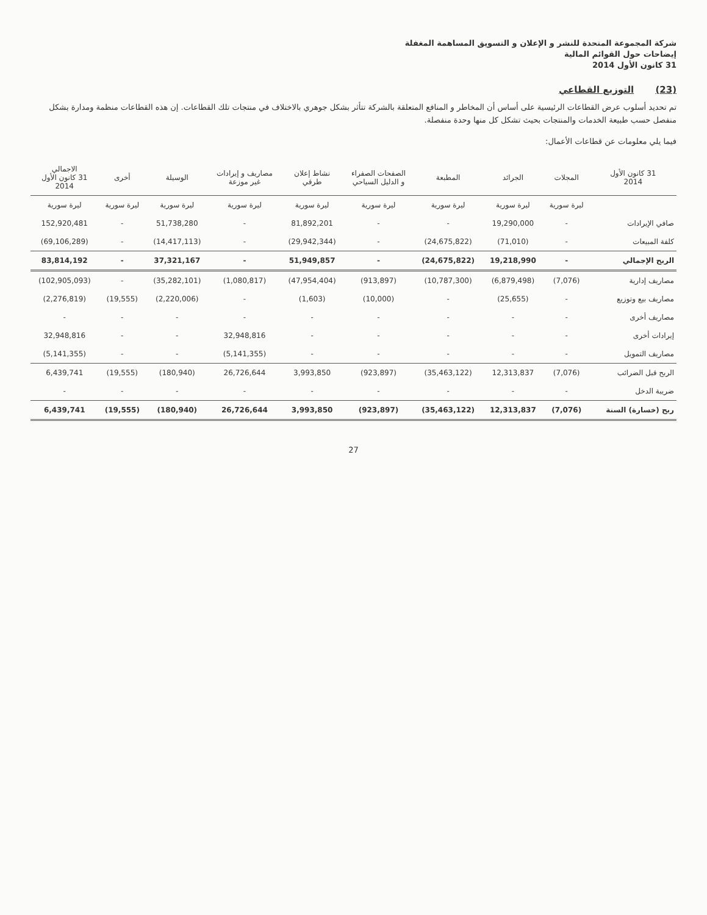شركة المجموعة المتحدة للنشر و الإعلان و التسويق المساهمة المغفلة
إيضاحات حول القوائم المالية
31 كانون الأول 2014
(23) التوزيع القطاعي
تم تحديد أسلوب عرض القطاعات الرئيسية على أساس أن المخاطر و المنافع المتعلقة بالشركة تتأثر بشكل جوهري بالاختلاف في منتجات تلك القطاعات. إن هذه القطاعات منظمة ومدارة بشكل منفصل حسب طبيعة الخدمات والمنتجات بحيث تشكل كل منها وحدة منفصلة.
فيما يلي معلومات عن قطاعات الأعمال:
| 31 كانون الأول 2014 | المجلات | الجرائد | المطبعة | الصفحات الصفراء و الدليل السياحي | نشاط إعلان طرقي | مصاريف و إيرادات غير موزعة | الوسيلة | أخرى | الاجمالي 31 كانون الأول 2014 |
| --- | --- | --- | --- | --- | --- | --- | --- | --- | --- |
| | ليرة سورية | ليرة سورية | ليرة سورية | ليرة سورية | ليرة سورية | ليرة سورية | ليرة سورية | ليرة سورية | ليرة سورية |
| صافي الإيرادات | - | 19,290,000 | - | - | 81,892,201 | - | 51,738,280 | - | 152,920,481 |
| كلفة المبيعات | - | (71,010) | (24,675,822) | - | (29,942,344) | - | (14,417,113) | - | (69,106,289) |
| الربح الإجمالي | - | 19,218,990 | (24,675,822) | - | 51,949,857 | - | 37,321,167 | - | 83,814,192 |
| مصاريف إدارية | (7,076) | (6,879,498) | (10,787,300) | (913,897) | (47,954,404) | (1,080,817) | (35,282,101) | - | (102,905,093) |
| مصاريف بيع وتوزيع | - | (25,655) | - | (10,000) | (1,603) | - | (2,220,006) | (19,555) | (2,276,819) |
| مصاريف أخرى | - | - | - | - | - | - | - | - | - |
| إيرادات أخرى | - | - | - | - | - | 32,948,816 | - | - | 32,948,816 |
| مصاريف التمويل | - | - | - | - | - | (5,141,355) | - | - | (5,141,355) |
| الربح قبل الضرائب | (7,076) | 12,313,837 | (35,463,122) | (923,897) | 3,993,850 | 26,726,644 | (180,940) | (19,555) | 6,439,741 |
| ضريبة الدخل | - | - | - | - | - | - | - | - | - |
| ربح (خسارة) السنة | (7,076) | 12,313,837 | (35,463,122) | (923,897) | 3,993,850 | 26,726,644 | (180,940) | (19,555) | 6,439,741 |
27